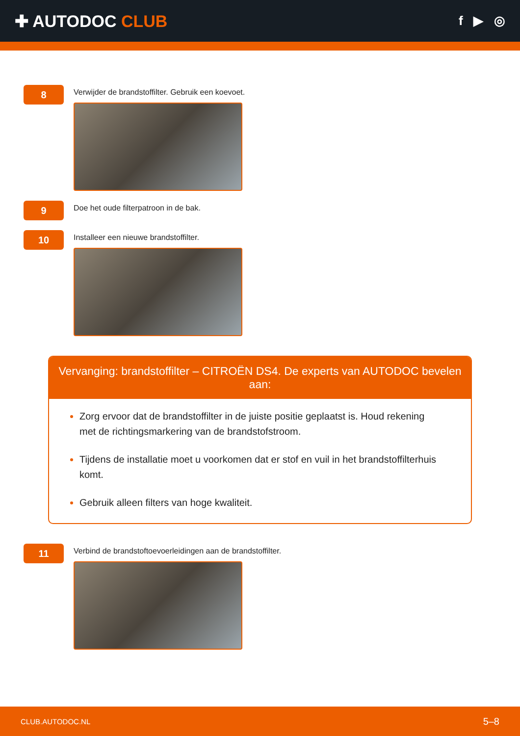✚ AUTODOC CLUB
f ▶ ◎
8
Verwijder de brandstoffilter. Gebruik een koevoet.
9
Doe het oude filterpatroon in de bak.
10
Installeer een nieuwe brandstoffilter.
Vervanging: brandstoffilter – CITROËN DS4. De experts van AUTODOC bevelen aan:
Zorg ervoor dat de brandstoffilter in de juiste positie geplaatst is. Houd rekening met de richtingsmarkering van de brandstofstroom.
Tijdens de installatie moet u voorkomen dat er stof en vuil in het brandstoffilterhuis komt.
Gebruik alleen filters van hoge kwaliteit.
11
Verbind de brandstoftoevoerleidingen aan de brandstoffilter.
CLUB.AUTODOC.NL 5–8